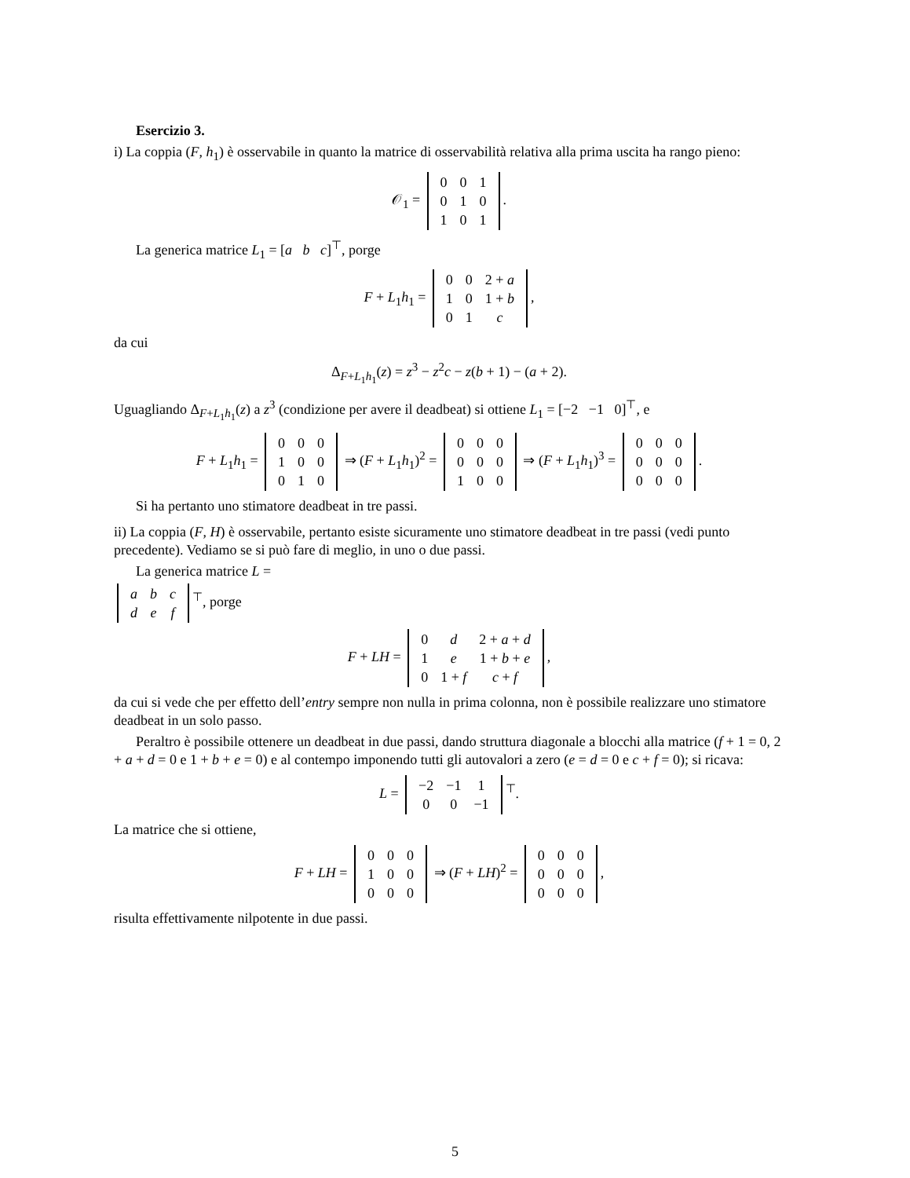Esercizio 3.
i) La coppia (F, h<sub>1</sub>) è osservabile in quanto la matrice di osservabilità relativa alla prima uscita ha rango pieno:
𝒪<sub>1</sub> =
| 0 | 0 | 1 |
| 0 | 1 | 0 |
| 1 | 0 | 1 |
.
La generica matrice L<sub>1</sub> = [a b c]<sup>⊤</sup>, porge
F + L<sub>1</sub>h<sub>1</sub> =
| 0 | 0 | 2 + a |
| 1 | 0 | 1 + b |
| 0 | 1 | c |
,
da cui
Δ<sub>F+L<sub>1</sub>h<sub>1</sub></sub>(z) = z<sup>3</sup> − z<sup>2</sup>c − z(b + 1) − (a + 2).
Uguagliando Δ<sub>F+L<sub>1</sub>h<sub>1</sub></sub>(z) a z<sup>3</sup> (condizione per avere il deadbeat) si ottiene L<sub>1</sub> = [−2 −1 0]<sup>⊤</sup>, e
F + L<sub>1</sub>h<sub>1</sub> =
| 0 | 0 | 0 |
| 1 | 0 | 0 |
| 0 | 1 | 0 |
⇒ (F + L<sub>1</sub>h<sub>1</sub>)<sup>2</sup> =
| 0 | 0 | 0 |
| 0 | 0 | 0 |
| 1 | 0 | 0 |
⇒ (F + L<sub>1</sub>h<sub>1</sub>)<sup>3</sup> =
| 0 | 0 | 0 |
| 0 | 0 | 0 |
| 0 | 0 | 0 |
.
Si ha pertanto uno stimatore deadbeat in tre passi.
ii) La coppia (F, H) è osservabile, pertanto esiste sicuramente uno stimatore deadbeat in tre passi (vedi punto precedente). Vediamo se si può fare di meglio, in uno o due passi.
La generica matrice L =
| a | b | c |
| d | e | f |
<sup>⊤</sup>, porge
F + LH =
| 0 | d | 2 + a + d |
| 1 | e | 1 + b + e |
| 0 | 1 + f | c + f |
,
da cui si vede che per effetto dell’entry sempre non nulla in prima colonna, non è possibile realizzare uno stimatore deadbeat in un solo passo.
Peraltro è possibile ottenere un deadbeat in due passi, dando struttura diagonale a blocchi alla matrice (f + 1 = 0, 2 + a + d = 0 e 1 + b + e = 0) e al contempo imponendo tutti gli autovalori a zero (e = d = 0 e c + f = 0); si ricava:
L =
| −2 | −1 | 1 |
| 0 | 0 | −1 |
<sup>⊤</sup>.
La matrice che si ottiene,
F + LH =
| 0 | 0 | 0 |
| 1 | 0 | 0 |
| 0 | 0 | 0 |
⇒ (F + LH)<sup>2</sup> =
| 0 | 0 | 0 |
| 0 | 0 | 0 |
| 0 | 0 | 0 |
,
risulta effettivamente nilpotente in due passi.
5